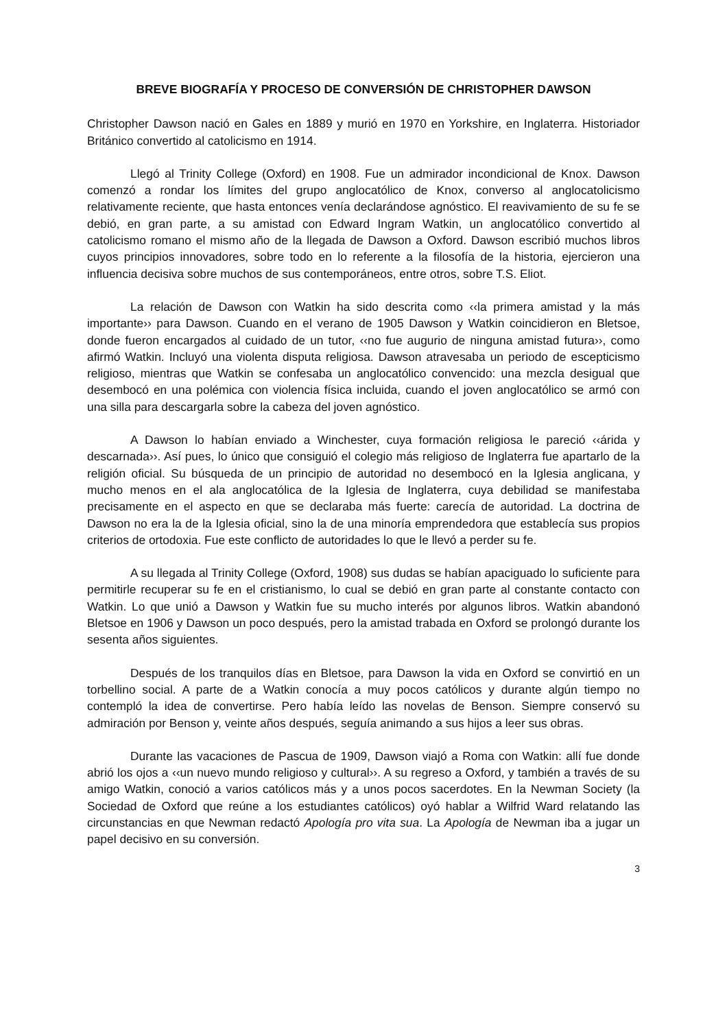BREVE BIOGRAFÍA Y PROCESO DE CONVERSIÓN DE CHRISTOPHER DAWSON
Christopher Dawson nació en Gales en 1889 y murió en 1970 en Yorkshire, en Inglaterra. Historiador Británico convertido al catolicismo en 1914.
Llegó al Trinity College (Oxford) en 1908. Fue un admirador incondicional de Knox. Dawson comenzó a rondar los límites del grupo anglocatólico de Knox, converso al anglocatolicismo relativamente reciente, que hasta entonces venía declarándose agnóstico. El reavivamiento de su fe se debió, en gran parte, a su amistad con Edward Ingram Watkin, un anglocatólico convertido al catolicismo romano el mismo año de la llegada de Dawson a Oxford. Dawson escribió muchos libros cuyos principios innovadores, sobre todo en lo referente a la filosofía de la historia, ejercieron una influencia decisiva sobre muchos de sus contemporáneos, entre otros, sobre T.S. Eliot.
La relación de Dawson con Watkin ha sido descrita como ‹‹la primera amistad y la más importante›› para Dawson. Cuando en el verano de 1905 Dawson y Watkin coincidieron en Bletsoe, donde fueron encargados al cuidado de un tutor, ‹‹no fue augurio de ninguna amistad futura››, como afirmó Watkin. Incluyó una violenta disputa religiosa. Dawson atravesaba un periodo de escepticismo religioso, mientras que Watkin se confesaba un anglocatólico convencido: una mezcla desigual que desembocó en una polémica con violencia física incluida, cuando el joven anglocatólico se armó con una silla para descargarla sobre la cabeza del joven agnóstico.
A Dawson lo habían enviado a Winchester, cuya formación religiosa le pareció ‹‹árida y descarnada››. Así pues, lo único que consiguió el colegio más religioso de Inglaterra fue apartarlo de la religión oficial. Su búsqueda de un principio de autoridad no desembocó en la Iglesia anglicana, y mucho menos en el ala anglocatólica de la Iglesia de Inglaterra, cuya debilidad se manifestaba precisamente en el aspecto en que se declaraba más fuerte: carecía de autoridad. La doctrina de Dawson no era la de la Iglesia oficial, sino la de una minoría emprendedora que establecía sus propios criterios de ortodoxia. Fue este conflicto de autoridades lo que le llevó a perder su fe.
A su llegada al Trinity College (Oxford, 1908) sus dudas se habían apaciguado lo suficiente para permitirle recuperar su fe en el cristianismo, lo cual se debió en gran parte al constante contacto con Watkin. Lo que unió a Dawson y Watkin fue su mucho interés por algunos libros. Watkin abandonó Bletsoe en 1906 y Dawson un poco después, pero la amistad trabada en Oxford se prolongó durante los sesenta años siguientes.
Después de los tranquilos días en Bletsoe, para Dawson la vida en Oxford se convirtió en un torbellino social. A parte de a Watkin conocía a muy pocos católicos y durante algún tiempo no contempló la idea de convertirse. Pero había leído las novelas de Benson. Siempre conservó su admiración por Benson y, veinte años después, seguía animando a sus hijos a leer sus obras.
Durante las vacaciones de Pascua de 1909, Dawson viajó a Roma con Watkin: allí fue donde abrió los ojos a ‹‹un nuevo mundo religioso y cultural››. A su regreso a Oxford, y también a través de su amigo Watkin, conoció a varios católicos más y a unos pocos sacerdotes. En la Newman Society (la Sociedad de Oxford que reúne a los estudiantes católicos) oyó hablar a Wilfrid Ward relatando las circunstancias en que Newman redactó Apología pro vita sua. La Apología de Newman iba a jugar un papel decisivo en su conversión.
3